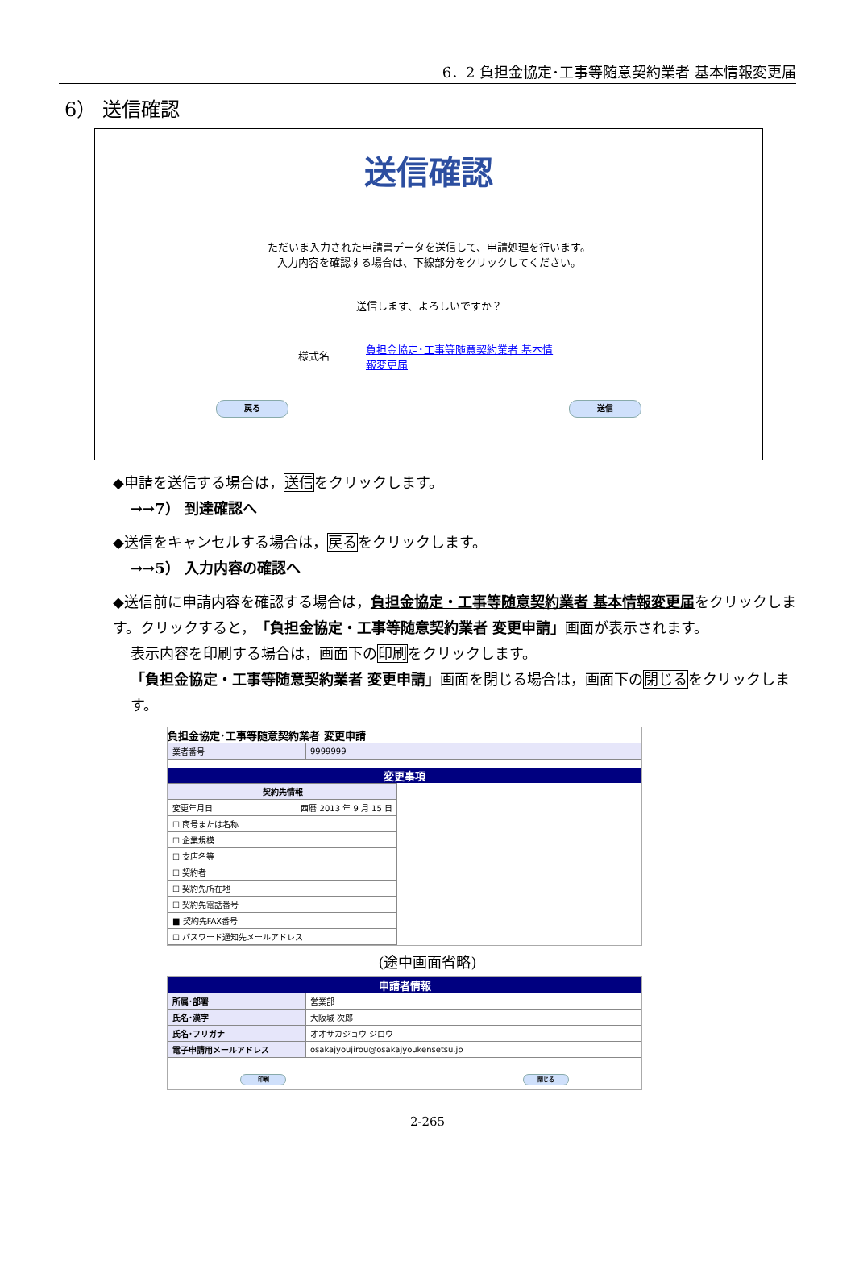6．2 負担金協定･工事等随意契約業者 基本情報変更届
6） 送信確認
送信確認
ただいま入力された申請書データを送信して、申請処理を行います。
入力内容を確認する場合は、下線部分をクリックしてください。
送信します、よろしいですか？
様式名 負担金協定･工事等随意契約業者 基本情報変更届
戻る 送信
◆申請を送信する場合は，送信をクリックします。
→→7） 到達確認へ
◆送信をキャンセルする場合は，戻るをクリックします。
→→5） 入力内容の確認へ
◆送信前に申請内容を確認する場合は，負担金協定・工事等随意契約業者 基本情報変更届をクリックします。クリックすると，「負担金協定・工事等随意契約業者 変更申請」画面が表示されます。
表示内容を印刷する場合は，画面下の印刷をクリックします。
「負担金協定・工事等随意契約業者 変更申請」画面を閉じる場合は，画面下の閉じるをクリックします。
負担金協定･工事等随意契約業者 変更申請
| 業者番号 | 9999999 |
変更事項
| 契約先情報 |
| --- |
| 変更年月日 西暦 2013 年 9 月 15 日 |
| ☐ 商号または名称 |
| ☐ 企業規模 |
| ☐ 支店名等 |
| ☐ 契約者 |
| ☐ 契約先所在地 |
| ☐ 契約先電話番号 |
| ■ 契約先FAX番号 |
| ☐ パスワード通知先メールアドレス |
(途中画面省略)
申請者情報
| 所属･部署 | 営業部 |
| 氏名･漢字 | 大阪城 次郎 |
| 氏名･フリガナ | オオサカジョウ ジロウ |
| 電子申請用メールアドレス | osakajyoujirou@osakajyoukensetsu.jp |
印刷 閉じる
2-265